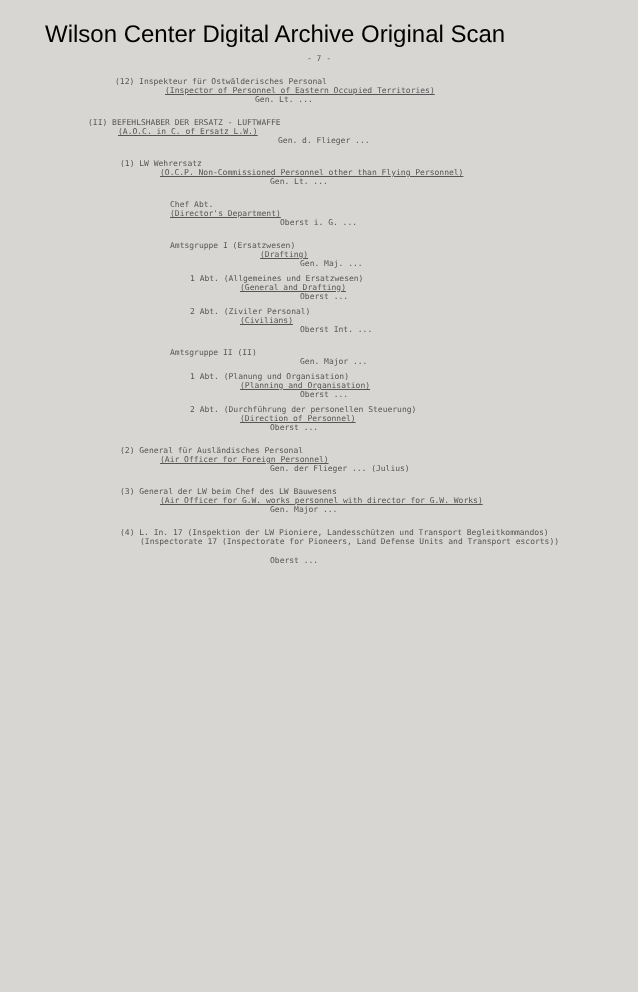Wilson Center Digital Archive Original Scan
- 7 -
(12) Inspekteur für Ostwälderisches Personal
(Inspector of Personnel of Eastern Occupied Territories)
Gen. Lt. ...
(II) BEFEHLSHABER DER ERSATZ - LUFTWAFFE
(A.O.C. in C. of Ersatz L.W.)
Gen. d. Flieger ...
(1) LW Wehrersatz
(O.C.P. Non-Commissioned Personnel other than Flying Personnel)
Gen. Lt. ...
Chef Abt.
(Director's Department)
Oberst i. G. ...
Amtsgruppe I (Ersatzwesen)
(Drafting)
Gen. Maj. ...
1 Abt. (Allgemeines und Ersatzwesen)
(General and Drafting)
Oberst ...
2 Abt. (Ziviler Personal)
(Civilians)
Oberst Int. ...
Amtsgruppe II (II)
Gen. Major ...
1 Abt. (Planung und Organisation)
(Planning and Organisation)
Oberst ...
2 Abt. (Durchführung der personellen Steuerung)
(Direction of Personnel)
Oberst ...
(2) General für Ausländisches Personal
(Air Officer for Foreign Personnel)
Gen. der Flieger ... (Julius)
(3) General der LW beim Chef des LW Bauwesens
(Air Officer for G.W. works personnel with director for G.W. Works)
Gen. Major ...
(4) L. In. 17 (Inspektion der LW Pioniere, Landesschützen und Transport Begleitkommandos)
(Inspectorate 17 (Inspectorate for Pioneers, Land Defense Units and Transport escorts))
Oberst ...